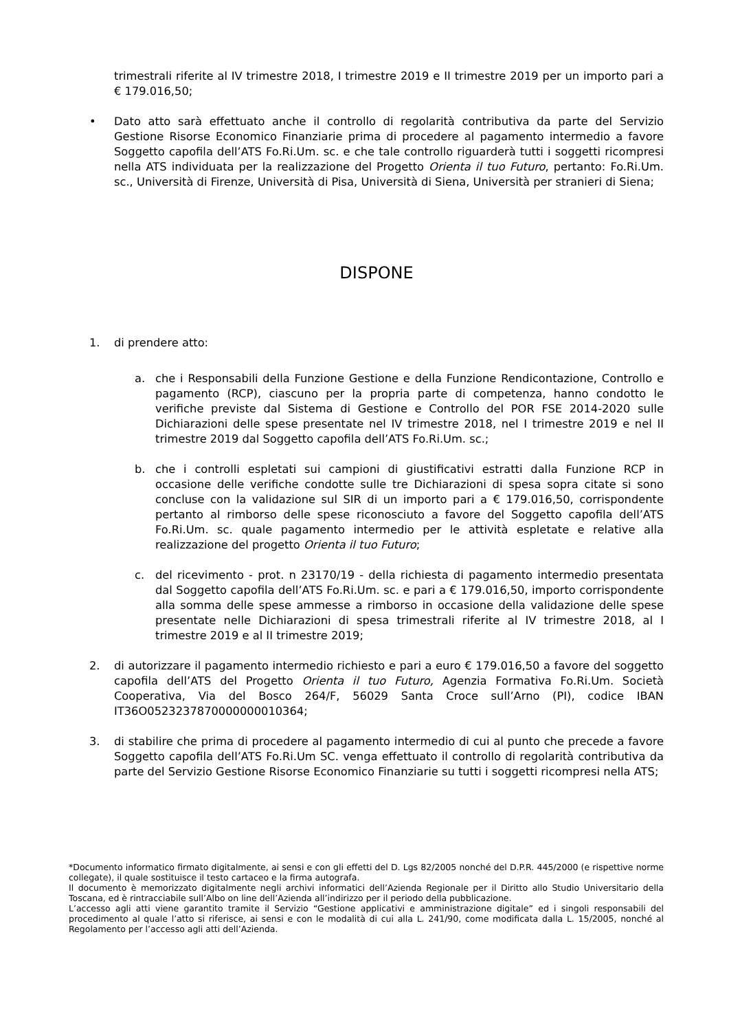trimestrali riferite al IV trimestre 2018, I trimestre 2019 e II trimestre 2019 per un importo pari a € 179.016,50;
• Dato atto sarà effettuato anche il controllo di regolarità contributiva da parte del Servizio Gestione Risorse Economico Finanziarie prima di procedere al pagamento intermedio a favore Soggetto capofila dell’ATS Fo.Ri.Um. sc. e che tale controllo riguarderà tutti i soggetti ricompresi nella ATS individuata per la realizzazione del Progetto Orienta il tuo Futuro, pertanto: Fo.Ri.Um. sc., Università di Firenze, Università di Pisa, Università di Siena, Università per stranieri di Siena;
DISPONE
1. di prendere atto:
a. che i Responsabili della Funzione Gestione e della Funzione Rendicontazione, Controllo e pagamento (RCP), ciascuno per la propria parte di competenza, hanno condotto le verifiche previste dal Sistema di Gestione e Controllo del POR FSE 2014-2020 sulle Dichiarazioni delle spese presentate nel IV trimestre 2018, nel I trimestre 2019 e nel II trimestre 2019 dal Soggetto capofila dell’ATS Fo.Ri.Um. sc.;
b. che i controlli espletati sui campioni di giustificativi estratti dalla Funzione RCP in occasione delle verifiche condotte sulle tre Dichiarazioni di spesa sopra citate si sono concluse con la validazione sul SIR di un importo pari a € 179.016,50, corrispondente pertanto al rimborso delle spese riconosciuto a favore del Soggetto capofila dell’ATS Fo.Ri.Um. sc. quale pagamento intermedio per le attività espletate e relative alla realizzazione del progetto Orienta il tuo Futuro;
c. del ricevimento - prot. n 23170/19 - della richiesta di pagamento intermedio presentata dal Soggetto capofila dell’ATS Fo.Ri.Um. sc. e pari a € 179.016,50, importo corrispondente alla somma delle spese ammesse a rimborso in occasione della validazione delle spese presentate nelle Dichiarazioni di spesa trimestrali riferite al IV trimestre 2018, al I trimestre 2019 e al II trimestre 2019;
2. di autorizzare il pagamento intermedio richiesto e pari a euro € 179.016,50 a favore del soggetto capofila dell’ATS del Progetto Orienta il tuo Futuro, Agenzia Formativa Fo.Ri.Um. Società Cooperativa, Via del Bosco 264/F, 56029 Santa Croce sull’Arno (PI), codice IBAN IT36O0523237870000000010364;
3. di stabilire che prima di procedere al pagamento intermedio di cui al punto che precede a favore Soggetto capofila dell’ATS Fo.Ri.Um SC. venga effettuato il controllo di regolarità contributiva da parte del Servizio Gestione Risorse Economico Finanziarie su tutti i soggetti ricompresi nella ATS;
*Documento informatico firmato digitalmente, ai sensi e con gli effetti del D. Lgs 82/2005 nonché del D.P.R. 445/2000 (e rispettive norme collegate), il quale sostituisce il testo cartaceo e la firma autografa.
Il documento è memorizzato digitalmente negli archivi informatici dell’Azienda Regionale per il Diritto allo Studio Universitario della Toscana, ed è rintracciabile sull’Albo on line dell’Azienda all’indirizzo per il periodo della pubblicazione.
L’accesso agli atti viene garantito tramite il Servizio “Gestione applicativi e amministrazione digitale” ed i singoli responsabili del procedimento al quale l’atto si riferisce, ai sensi e con le modalità di cui alla L. 241/90, come modificata dalla L. 15/2005, nonché al Regolamento per l’accesso agli atti dell’Azienda.